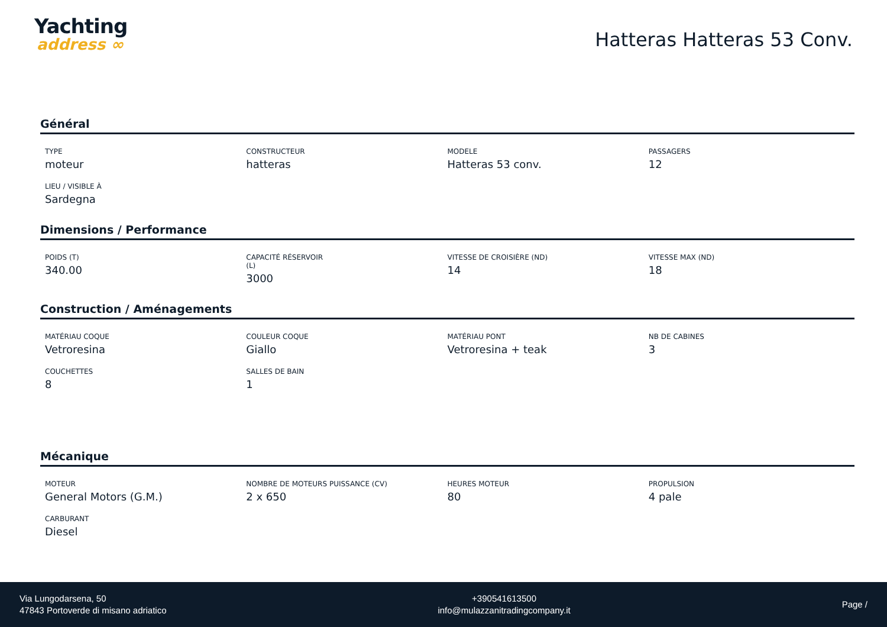Yachting
address ∞
Hatteras Hatteras 53 Conv.
Général
TYPE
moteur
CONSTRUCTEUR
hatteras
MODELE
Hatteras 53 conv.
PASSAGERS
12
LIEU / VISIBLE À
Sardegna
Dimensions / Performance
POIDS (T)
340.00
CAPACITÉ RÉSERVOIR
(L)
3000
VITESSE DE CROISIÈRE (ND)
14
VITESSE MAX (ND)
18
Construction / Aménagements
MATÉRIAU COQUE
Vetroresina
COULEUR COQUE
Giallo
MATÉRIAU PONT
Vetroresina + teak
NB DE CABINES
3
COUCHETTES
8
SALLES DE BAIN
1
Mécanique
MOTEUR
General Motors (G.M.)
NOMBRE DE MOTEURS PUISSANCE (CV)
2 x 650
HEURES MOTEUR
80
PROPULSION
4 pale
CARBURANT
Diesel
Via Lungodarsena, 50
47843 Portoverde di misano adriatico
+390541613500
info@mulazzanitradingcompany.it
Page /